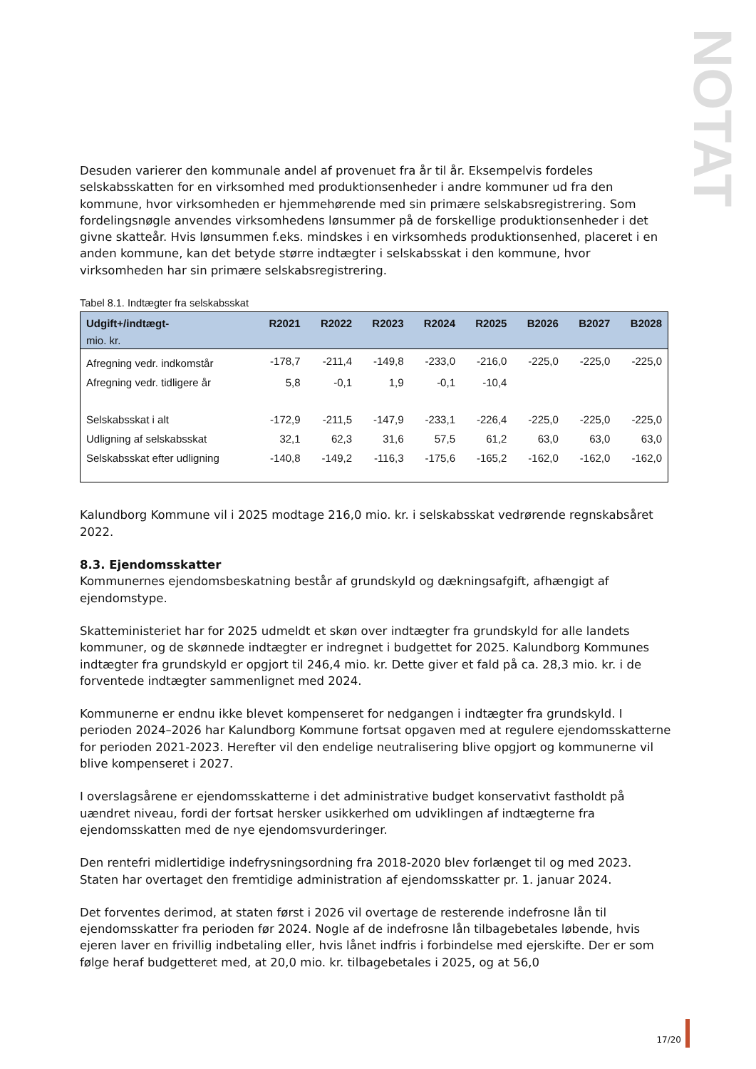NOTAT
Desuden varierer den kommunale andel af provenuet fra år til år. Eksempelvis fordeles selskabsskatten for en virksomhed med produktionsenheder i andre kommuner ud fra den kommune, hvor virksomheden er hjemmehørende med sin primære selskabsregistrering. Som fordelingsnøgle anvendes virksomhedens lønsummer på de forskellige produktionsenheder i det givne skatteår. Hvis lønsummen f.eks. mindskes i en virksomheds produktionsenhed, placeret i en anden kommune, kan det betyde større indtægter i selskabsskat i den kommune, hvor virksomheden har sin primære selskabsregistrering.
Tabel 8.1. Indtægter fra selskabsskat
| Udgift+/indtægt- mio. kr. | R2021 | R2022 | R2023 | R2024 | R2025 | B2026 | B2027 | B2028 |
| --- | --- | --- | --- | --- | --- | --- | --- | --- |
| Afregning vedr. indkomstår | -178,7 | -211,4 | -149,8 | -233,0 | -216,0 | -225,0 | -225,0 | -225,0 |
| Afregning vedr. tidligere år | 5,8 | -0,1 | 1,9 | -0,1 | -10,4 | | | |
| Selskabsskat i alt | -172,9 | -211,5 | -147,9 | -233,1 | -226,4 | -225,0 | -225,0 | -225,0 |
| Udligning af selskabsskat | 32,1 | 62,3 | 31,6 | 57,5 | 61,2 | 63,0 | 63,0 | 63,0 |
| Selskabsskat efter udligning | -140,8 | -149,2 | -116,3 | -175,6 | -165,2 | -162,0 | -162,0 | -162,0 |
Kalundborg Kommune vil i 2025 modtage 216,0 mio. kr. i selskabsskat vedrørende regnskabsåret 2022.
8.3. Ejendomsskatter
Kommunernes ejendomsbeskatning består af grundskyld og dækningsafgift, afhængigt af ejendomstype.
Skatteministeriet har for 2025 udmeldt et skøn over indtægter fra grundskyld for alle landets kommuner, og de skønnede indtægter er indregnet i budgettet for 2025. Kalundborg Kommunes indtægter fra grundskyld er opgjort til 246,4 mio. kr. Dette giver et fald på ca. 28,3 mio. kr. i de forventede indtægter sammenlignet med 2024.
Kommunerne er endnu ikke blevet kompenseret for nedgangen i indtægter fra grundskyld. I perioden 2024–2026 har Kalundborg Kommune fortsat opgaven med at regulere ejendomsskatterne for perioden 2021-2023. Herefter vil den endelige neutralisering blive opgjort og kommunerne vil blive kompenseret i 2027.
I overslagsårene er ejendomsskatterne i det administrative budget konservativt fastholdt på uændret niveau, fordi der fortsat hersker usikkerhed om udviklingen af indtægterne fra ejendomsskatten med de nye ejendomsvurderinger.
Den rentefri midlertidige indefrysningsordning fra 2018-2020 blev forlænget til og med 2023. Staten har overtaget den fremtidige administration af ejendomsskatter pr. 1. januar 2024.
Det forventes derimod, at staten først i 2026 vil overtage de resterende indefrosne lån til ejendomsskatter fra perioden før 2024. Nogle af de indefrosne lån tilbagebetales løbende, hvis ejeren laver en frivillig indbetaling eller, hvis lånet indfris i forbindelse med ejerskifte. Der er som følge heraf budgetteret med, at 20,0 mio. kr. tilbagebetales i 2025, og at 56,0
17/20